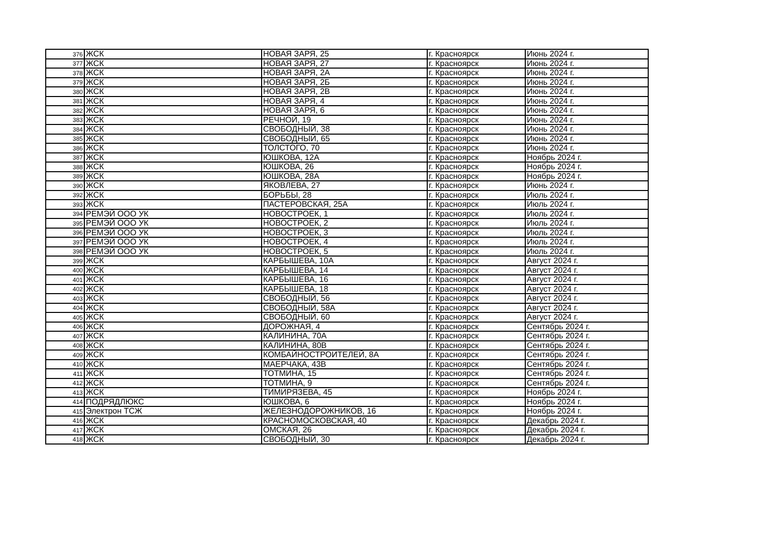| 376 | ЖСК | НОВАЯ ЗАРЯ, 25 | г. Красноярск | Июнь 2024 г. |
| 377 | ЖСК | НОВАЯ ЗАРЯ, 27 | г. Красноярск | Июнь 2024 г. |
| 378 | ЖСК | НОВАЯ ЗАРЯ, 2А | г. Красноярск | Июнь 2024 г. |
| 379 | ЖСК | НОВАЯ ЗАРЯ, 2Б | г. Красноярск | Июнь 2024 г. |
| 380 | ЖСК | НОВАЯ ЗАРЯ, 2В | г. Красноярск | Июнь 2024 г. |
| 381 | ЖСК | НОВАЯ ЗАРЯ, 4 | г. Красноярск | Июнь 2024 г. |
| 382 | ЖСК | НОВАЯ ЗАРЯ, 6 | г. Красноярск | Июнь 2024 г. |
| 383 | ЖСК | РЕЧНОЙ, 19 | г. Красноярск | Июнь 2024 г. |
| 384 | ЖСК | СВОБОДНЫЙ, 38 | г. Красноярск | Июнь 2024 г. |
| 385 | ЖСК | СВОБОДНЫЙ, 65 | г. Красноярск | Июнь 2024 г. |
| 386 | ЖСК | ТОЛСТОГО, 70 | г. Красноярск | Июнь 2024 г. |
| 387 | ЖСК | ЮШКОВА, 12А | г. Красноярск | Ноябрь 2024 г. |
| 388 | ЖСК | ЮШКОВА, 26 | г. Красноярск | Ноябрь 2024 г. |
| 389 | ЖСК | ЮШКОВА, 28А | г. Красноярск | Ноябрь 2024 г. |
| 390 | ЖСК | ЯКОВЛЕВА, 27 | г. Красноярск | Июнь 2024 г. |
| 392 | ЖСК | БОРЬБЫ, 28 | г. Красноярск | Июль 2024 г. |
| 393 | ЖСК | ПАСТЕРОВСКАЯ, 25А | г. Красноярск | Июль 2024 г. |
| 394 | РЕМЭЙ ООО УК | НОВОСТРОЕК, 1 | г. Красноярск | Июль 2024 г. |
| 395 | РЕМЭЙ ООО УК | НОВОСТРОЕК, 2 | г. Красноярск | Июль 2024 г. |
| 396 | РЕМЭЙ ООО УК | НОВОСТРОЕК, 3 | г. Красноярск | Июль 2024 г. |
| 397 | РЕМЭЙ ООО УК | НОВОСТРОЕК, 4 | г. Красноярск | Июль 2024 г. |
| 398 | РЕМЭЙ ООО УК | НОВОСТРОЕК, 5 | г. Красноярск | Июль 2024 г. |
| 399 | ЖСК | КАРБЫШЕВА, 10А | г. Красноярск | Август 2024 г. |
| 400 | ЖСК | КАРБЫШЕВА, 14 | г. Красноярск | Август 2024 г. |
| 401 | ЖСК | КАРБЫШЕВА, 16 | г. Красноярск | Август 2024 г. |
| 402 | ЖСК | КАРБЫШЕВА, 18 | г. Красноярск | Август 2024 г. |
| 403 | ЖСК | СВОБОДНЫЙ, 56 | г. Красноярск | Август 2024 г. |
| 404 | ЖСК | СВОБОДНЫЙ, 58А | г. Красноярск | Август 2024 г. |
| 405 | ЖСК | СВОБОДНЫЙ, 60 | г. Красноярск | Август 2024 г. |
| 406 | ЖСК | ДОРОЖНАЯ, 4 | г. Красноярск | Сентябрь 2024 г. |
| 407 | ЖСК | КАЛИНИНА, 70А | г. Красноярск | Сентябрь 2024 г. |
| 408 | ЖСК | КАЛИНИНА, 80В | г. Красноярск | Сентябрь 2024 г. |
| 409 | ЖСК | КОМБАЙНОСТРОИТЕЛЕЙ, 8А | г. Красноярск | Сентябрь 2024 г. |
| 410 | ЖСК | МАЕРЧАКА, 43В | г. Красноярск | Сентябрь 2024 г. |
| 411 | ЖСК | ТОТМИНА, 15 | г. Красноярск | Сентябрь 2024 г. |
| 412 | ЖСК | ТОТМИНА, 9 | г. Красноярск | Сентябрь 2024 г. |
| 413 | ЖСК | ТИМИРЯЗЕВА, 45 | г. Красноярск | Ноябрь 2024 г. |
| 414 | ПОДРЯДЛЮКС | ЮШКОВА, 6 | г. Красноярск | Ноябрь 2024 г. |
| 415 | Электрон ТСЖ | ЖЕЛЕЗНОДОРОЖНИКОВ, 16 | г. Красноярск | Ноябрь 2024 г. |
| 416 | ЖСК | КРАСНОМОСКОВСКАЯ, 40 | г. Красноярск | Декабрь 2024 г. |
| 417 | ЖСК | ОМСКАЯ, 26 | г. Красноярск | Декабрь 2024 г. |
| 418 | ЖСК | СВОБОДНЫЙ, 30 | г. Красноярск | Декабрь 2024 г. |